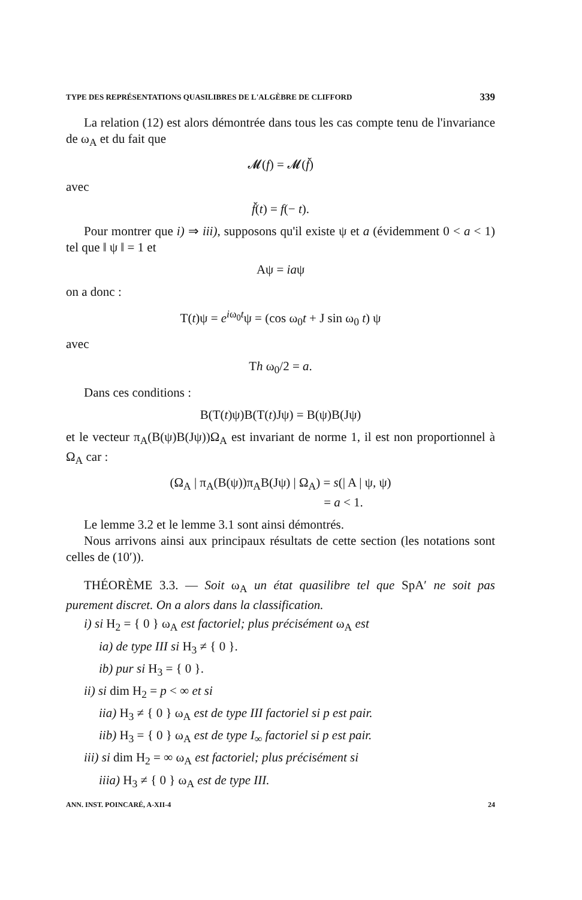TYPE DES REPRÉSENTATIONS QUASILIBRES DE L'ALGÈBRE DE CLIFFORD 339
La relation (12) est alors démontrée dans tous les cas compte tenu de l'invariance de ω<sub>A</sub> et du fait que
𝓜(f) = 𝓜(f̆)
avec
f̆(t) = f(− t).
Pour montrer que i) ⇒ iii), supposons qu'il existe ψ et a (évidemment 0 < a < 1) tel que ‖ ψ ‖ = 1 et
Aψ = iaψ
on a donc :
T(t)ψ = e<sup>iω<sub>0</sub>t</sup>ψ = (cos ω<sub>0</sub>t + J sin ω<sub>0</sub> t) ψ
avec
Th ω<sub>0</sub>/2 = a.
Dans ces conditions :
B(T(t)ψ)B(T(t)Jψ) = B(ψ)B(Jψ)
et le vecteur π<sub>A</sub>(B(ψ)B(Jψ))Ω<sub>A</sub> est invariant de norme 1, il est non proportionnel à Ω<sub>A</sub> car :
(Ω<sub>A</sub> | π<sub>A</sub>(B(ψ))π<sub>A</sub>B(Jψ) | Ω<sub>A</sub>) = s(| A | ψ, ψ)
= a < 1.
Le lemme 3.2 et le lemme 3.1 sont ainsi démontrés.
Nous arrivons ainsi aux principaux résultats de cette section (les notations sont celles de (10′)).
THÉORÈME 3.3. — Soit ω<sub>A</sub> un état quasilibre tel que SpA′ ne soit pas purement discret. On a alors dans la classification.
i) si H<sub>2</sub> = { 0 } ω<sub>A</sub> est factoriel; plus précisément ω<sub>A</sub> est
ia) de type III si H<sub>3</sub> ≠ { 0 }.
ib) pur si H<sub>3</sub> = { 0 }.
ii) si dim H<sub>2</sub> = p < ∞ et si
iia) H<sub>3</sub> ≠ { 0 } ω<sub>A</sub> est de type III factoriel si p est pair.
iib) H<sub>3</sub> = { 0 } ω<sub>A</sub> est de type I<sub>∞</sub> factoriel si p est pair.
iii) si dim H<sub>2</sub> = ∞ ω<sub>A</sub> est factoriel; plus précisément si
iiia) H<sub>3</sub> ≠ { 0 } ω<sub>A</sub> est de type III.
ANN. INST. POINCARÉ, A-XII-4 24